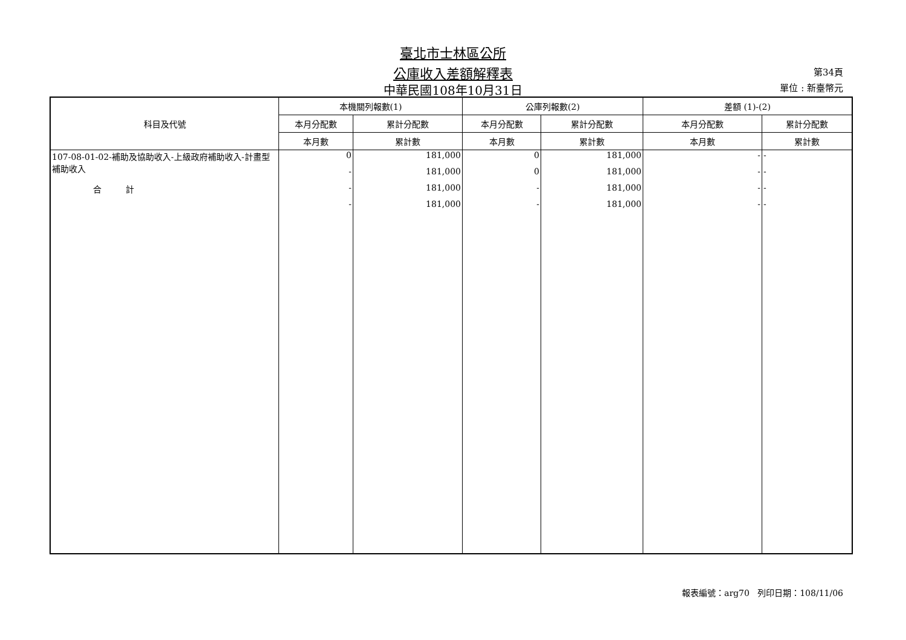臺北市士林區公所
公庫收入差額解釋表 第34頁
中華民國108年10月31日 單位 : 新臺幣元
| 科目及代號 | 本機關列報數(1) | | 公庫列報數(2) | | 差額 (1)-(2) | |
| --- | --- | --- | --- | --- | --- | --- |
| | 本月分配數 | 累計分配數 | 本月分配數 | 累計分配數 | 本月分配數 | 累計分配數 |
| | 本月數 | 累計數 | 本月數 | 累計數 | 本月數 | 累計數 |
| 107-08-01-02-補助及協助收入-上級政府補助收入-計畫型補助收入 | 0 | 181,000 | 0 | 181,000 | - | - |
| | - | 181,000 | 0 | 181,000 | - | - |
| 合 計 | - | 181,000 | - | 181,000 | - | - |
| | - | 181,000 | - | 181,000 | - | - |
報表編號：arg70 列印日期：108/11/06